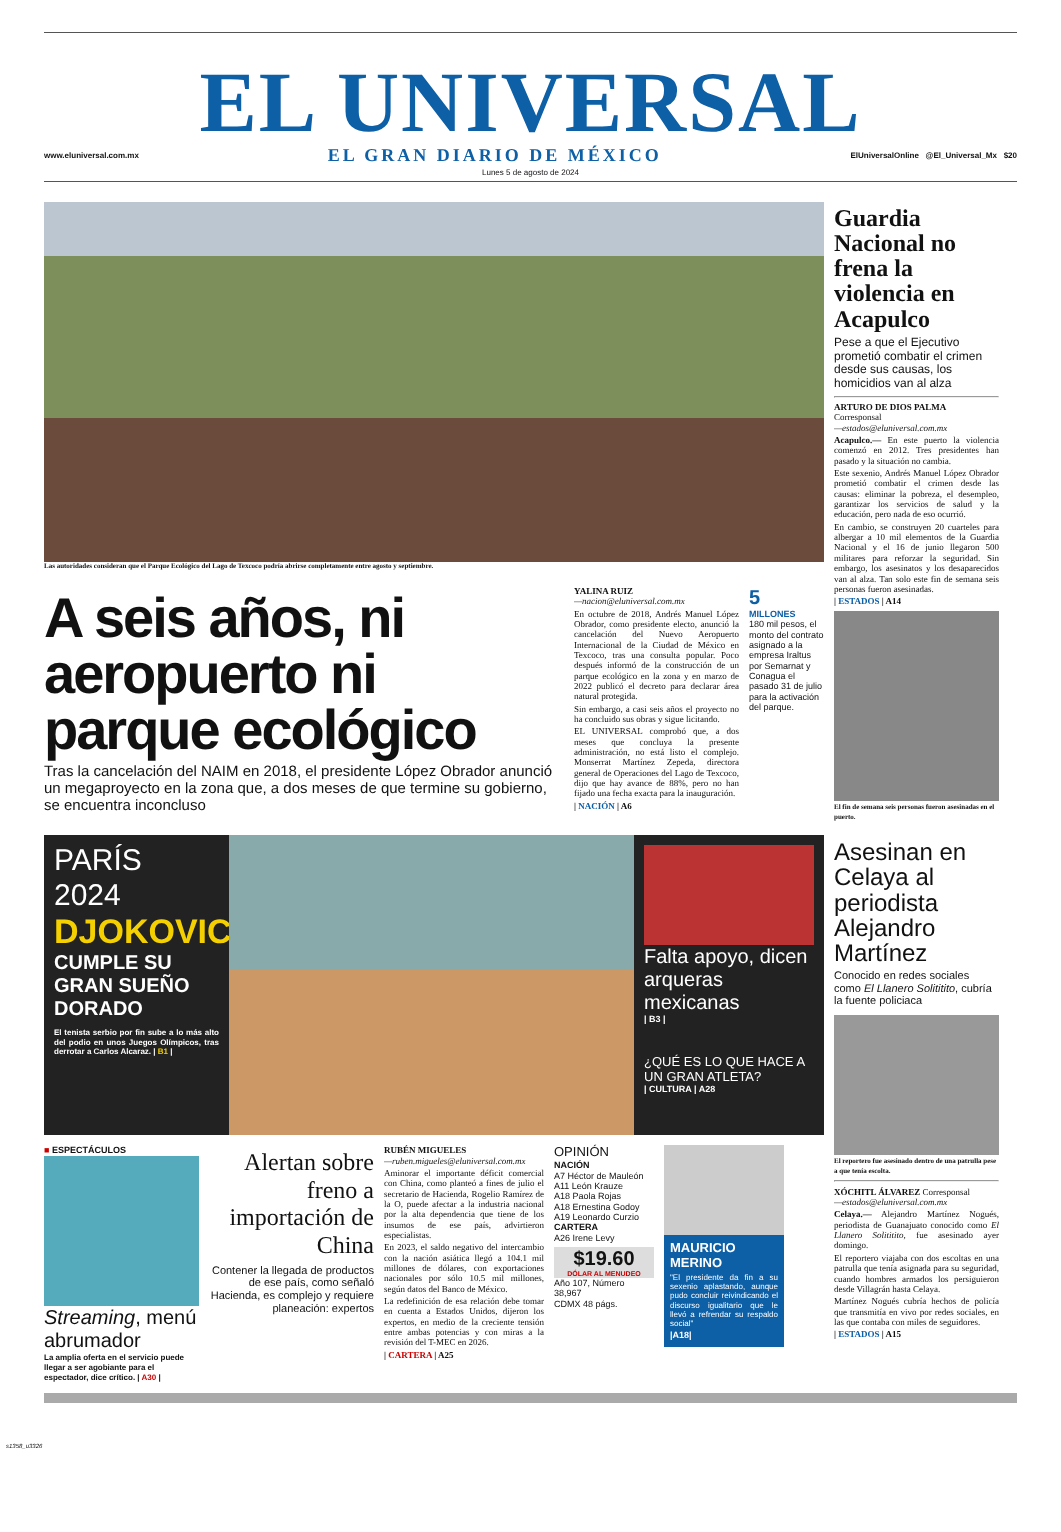EL UNIVERSAL
www.eluniversal.com.mx EL GRAN DIARIO DE MÉXICO ElUniversalOnline @El_Universal_Mx $20
Lunes 5 de agosto de 2024
Las autoridades consideran que el Parque Ecológico del Lago de Texcoco podría abrirse completamente entre agosto y septiembre.
A seis años, ni aeropuerto ni parque ecológico
Tras la cancelación del NAIM en 2018, el presidente López Obrador anunció un megaproyecto en la zona que, a dos meses de que termine su gobierno, se encuentra inconcluso
YALINA RUIZ
—nacion@eluniversal.com.mx
En octubre de 2018, Andrés Manuel López Obrador, como presidente electo, anunció la cancelación del Nuevo Aeropuerto Internacional de la Ciudad de México en Texcoco, tras una consulta popular. Poco después informó de la construcción de un parque ecológico en la zona y en marzo de 2022 publicó el decreto para declarar área natural protegida.
Sin embargo, a casi seis años el proyecto no ha concluido sus obras y sigue licitando.
EL UNIVERSAL comprobó que, a dos meses que concluya la presente administración, no está listo el complejo. Monserrat Martínez Zepeda, directora general de Operaciones del Lago de Texcoco, dijo que hay avance de 88%, pero no han fijado una fecha exacta para la inauguración.
| NACIÓN | A6
5
MILLONES
180 mil pesos, el monto del contrato asignado a la empresa Iraltus por Semarnat y Conagua el pasado 31 de julio para la activación del parque.
Guardia Nacional no frena la violencia en Acapulco
Pese a que el Ejecutivo prometió combatir el crimen desde sus causas, los homicidios van al alza
ARTURO DE DIOS PALMA
Corresponsal
—estados@eluniversal.com.mx
Acapulco.— En este puerto la violencia comenzó en 2012. Tres presidentes han pasado y la situación no cambia.
Este sexenio, Andrés Manuel López Obrador prometió combatir el crimen desde las causas: eliminar la pobreza, el desempleo, garantizar los servicios de salud y la educación, pero nada de eso ocurrió.
En cambio, se construyen 20 cuarteles para albergar a 10 mil elementos de la Guardia Nacional y el 16 de junio llegaron 500 militares para reforzar la seguridad. Sin embargo, los asesinatos y los desaparecidos van al alza. Tan solo este fin de semana seis personas fueron asesinadas.
| ESTADOS | A14
El fin de semana seis personas fueron asesinadas en el puerto.
PARÍS
2024
DJOKOVIC
CUMPLE SU GRAN SUEÑO DORADO
El tenista serbio por fin sube a lo más alto del podio en unos Juegos Olímpicos, tras derrotar a Carlos Alcaraz. | B1 |
Falta apoyo, dicen arqueras mexicanas
| B3 |
¿QUÉ ES LO QUE HACE A UN GRAN ATLETA?
| CULTURA | A28
■ ESPECTÁCULOS
Streaming, menú abrumador
La amplia oferta en el servicio puede llegar a ser agobiante para el espectador, dice crítico. | A30 |
Alertan sobre freno a importación de China
Contener la llegada de productos de ese país, como señaló Hacienda, es complejo y requiere planeación: expertos
RUBÉN MIGUELES
—ruben.migueles@eluniversal.com.mx
Aminorar el importante déficit comercial con China, como planteó a fines de julio el secretario de Hacienda, Rogelio Ramírez de la O, puede afectar a la industria nacional por la alta dependencia que tiene de los insumos de ese país, advirtieron especialistas.
En 2023, el saldo negativo del intercambio con la nación asiática llegó a 104.1 mil millones de dólares, con exportaciones nacionales por sólo 10.5 mil millones, según datos del Banco de México.
La redefinición de esa relación debe tomar en cuenta a Estados Unidos, dijeron los expertos, en medio de la creciente tensión entre ambas potencias y con miras a la revisión del T-MEC en 2026.
| CARTERA | A25
OPINIÓN
NACIÓN
A7 Héctor de Mauleón
A11 León Krauze
A18 Paola Rojas
A18 Ernestina Godoy
A19 Leonardo Curzio
CARTERA
A26 Irene Levy
$19.60
DÓLAR AL MENUDEO
Año 107, Número 38,967
CDMX 48 págs.
MAURICIO MERINO
"El presidente da fin a su sexenio aplastando, aunque pudo concluir reivindicando el discurso igualitario que le llevó a refrendar su respaldo social"
|A18|
Asesinan en Celaya al periodista Alejandro Martínez
Conocido en redes sociales como El Llanero Solititito, cubría la fuente policiaca
El reportero fue asesinado dentro de una patrulla pese a que tenía escolta.
XÓCHITL ÁLVAREZ Corresponsal
—estados@eluniversal.com.mx
Celaya.— Alejandro Martínez Nogués, periodista de Guanajuato conocido como El Llanero Solititito, fue asesinado ayer domingo.
El reportero viajaba con dos escoltas en una patrulla que tenía asignada para su seguridad, cuando hombres armados los persiguieron desde Villagrán hasta Celaya.
Martínez Nogués cubría hechos de policía que transmitía en vivo por redes sociales, en las que contaba con miles de seguidores.
| ESTADOS | A15
s1358_u3326